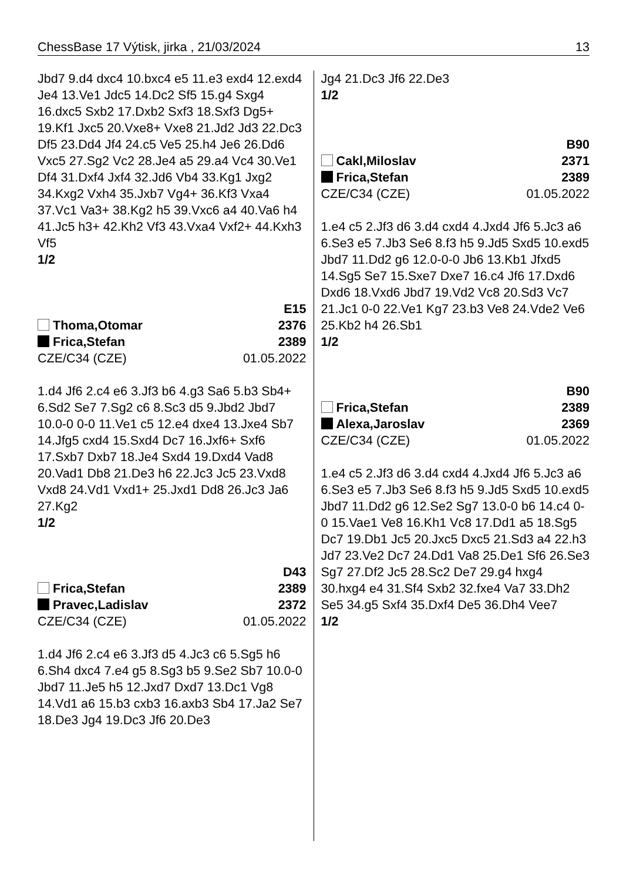ChessBase 17 Výtisk, jirka , 21/03/2024 13
Jbd7 9.d4 dxc4 10.bxc4 e5 11.e3 exd4 12.exd4 Je4 13.Ve1 Jdc5 14.Dc2 Sf5 15.g4 Sxg4 16.dxc5 Sxb2 17.Dxb2 Sxf3 18.Sxf3 Dg5+ 19.Kf1 Jxc5 20.Vxe8+ Vxe8 21.Jd2 Jd3 22.Dc3 Df5 23.Dd4 Jf4 24.c5 Ve5 25.h4 Je6 26.Dd6 Vxc5 27.Sg2 Vc2 28.Je4 a5 29.a4 Vc4 30.Ve1 Df4 31.Dxf4 Jxf4 32.Jd6 Vb4 33.Kg1 Jxg2 34.Kxg2 Vxh4 35.Jxb7 Vg4+ 36.Kf3 Vxa4 37.Vc1 Va3+ 38.Kg2 h5 39.Vxc6 a4 40.Va6 h4 41.Jc5 h3+ 42.Kh2 Vf3 43.Vxa4 Vxf2+ 44.Kxh3 Vf5
1/2
E15
Thoma,Otomar 2376
Frica,Stefan 2389
CZE/C34 (CZE) 01.05.2022
1.d4 Jf6 2.c4 e6 3.Jf3 b6 4.g3 Sa6 5.b3 Sb4+ 6.Sd2 Se7 7.Sg2 c6 8.Sc3 d5 9.Jbd2 Jbd7 10.0-0 0-0 11.Ve1 c5 12.e4 dxe4 13.Jxe4 Sb7 14.Jfg5 cxd4 15.Sxd4 Dc7 16.Jxf6+ Sxf6 17.Sxb7 Dxb7 18.Je4 Sxd4 19.Dxd4 Vad8 20.Vad1 Db8 21.De3 h6 22.Jc3 Jc5 23.Vxd8 Vxd8 24.Vd1 Vxd1+ 25.Jxd1 Dd8 26.Jc3 Ja6 27.Kg2
1/2
D43
Frica,Stefan 2389
Pravec,Ladislav 2372
CZE/C34 (CZE) 01.05.2022
1.d4 Jf6 2.c4 e6 3.Jf3 d5 4.Jc3 c6 5.Sg5 h6 6.Sh4 dxc4 7.e4 g5 8.Sg3 b5 9.Se2 Sb7 10.0-0 Jbd7 11.Je5 h5 12.Jxd7 Dxd7 13.Dc1 Vg8 14.Vd1 a6 15.b3 cxb3 16.axb3 Sb4 17.Ja2 Se7 18.De3 Jg4 19.Dc3 Jf6 20.De3
Jg4 21.Dc3 Jf6 22.De3
1/2
B90
Cakl,Miloslav 2371
Frica,Stefan 2389
CZE/C34 (CZE) 01.05.2022
1.e4 c5 2.Jf3 d6 3.d4 cxd4 4.Jxd4 Jf6 5.Jc3 a6 6.Se3 e5 7.Jb3 Se6 8.f3 h5 9.Jd5 Sxd5 10.exd5 Jbd7 11.Dd2 g6 12.0-0-0 Jb6 13.Kb1 Jfxd5 14.Sg5 Se7 15.Sxe7 Dxe7 16.c4 Jf6 17.Dxd6 Dxd6 18.Vxd6 Jbd7 19.Vd2 Vc8 20.Sd3 Vc7 21.Jc1 0-0 22.Ve1 Kg7 23.b3 Ve8 24.Vde2 Ve6 25.Kb2 h4 26.Sb1
1/2
B90
Frica,Stefan 2389
Alexa,Jaroslav 2369
CZE/C34 (CZE) 01.05.2022
1.e4 c5 2.Jf3 d6 3.d4 cxd4 4.Jxd4 Jf6 5.Jc3 a6 6.Se3 e5 7.Jb3 Se6 8.f3 h5 9.Jd5 Sxd5 10.exd5 Jbd7 11.Dd2 g6 12.Se2 Sg7 13.0-0 b6 14.c4 0-0 15.Vae1 Ve8 16.Kh1 Vc8 17.Dd1 a5 18.Sg5 Dc7 19.Db1 Jc5 20.Jxc5 Dxc5 21.Sd3 a4 22.h3 Jd7 23.Ve2 Dc7 24.Dd1 Va8 25.De1 Sf6 26.Se3 Sg7 27.Df2 Jc5 28.Sc2 De7 29.g4 hxg4 30.hxg4 e4 31.Sf4 Sxb2 32.fxe4 Va7 33.Dh2 Se5 34.g5 Sxf4 35.Dxf4 De5 36.Dh4 Vee7
1/2